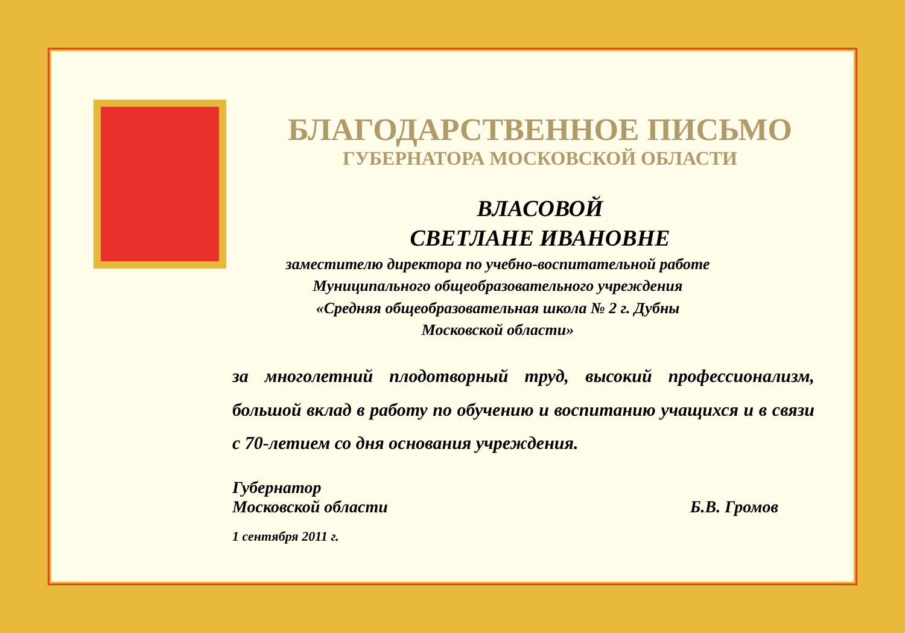БЛАГОДАРСТВЕННОЕ ПИСЬМО
ГУБЕРНАТОРА МОСКОВСКОЙ ОБЛАСТИ
ВЛАСОВОЙ
СВЕТЛАНЕ ИВАНОВНЕ
заместителю директора по учебно-воспитательной работе
Муниципального общеобразовательного учреждения
«Средняя общеобразовательная школа № 2 г. Дубны
Московской области»
за многолетний плодотворный труд, высокий профессионализм, большой вклад в работу по обучению и воспитанию учащихся и в связи с 70-летием со дня основания учреждения.
Губернатор
Московской области
Б.В. Громов
1 сентября 2011 г.